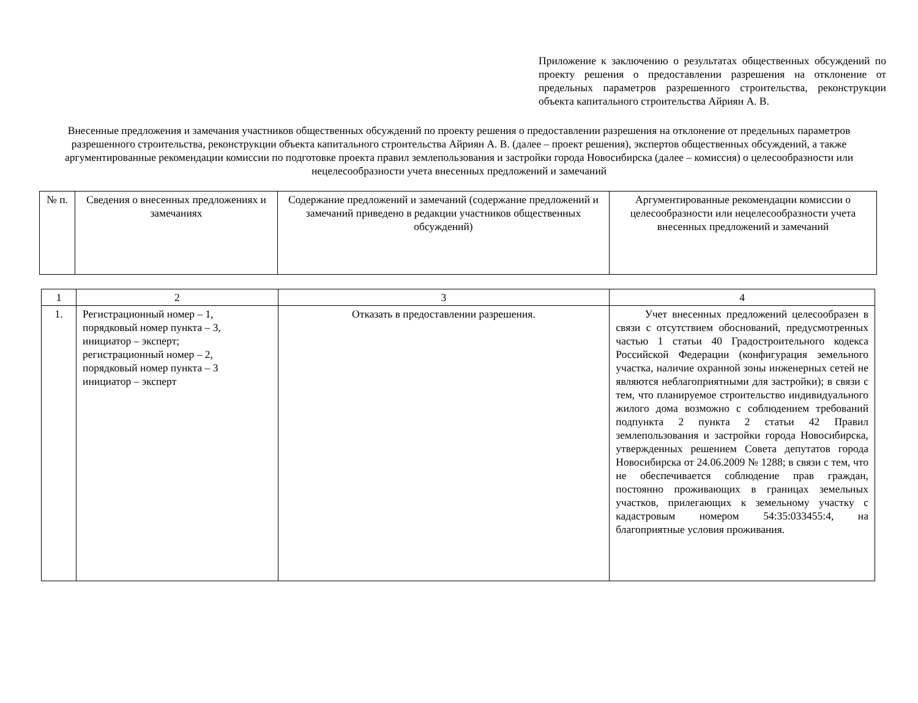Приложение к заключению о результатах общественных обсуждений по проекту решения о предоставлении разрешения на отклонение от предельных параметров разрешенного строительства, реконструкции объекта капитального строительства Айриян А. В.
Внесенные предложения и замечания участников общественных обсуждений по проекту решения о предоставлении разрешения на отклонение от предельных параметров разрешенного строительства, реконструкции объекта капитального строительства Айриян А. В. (далее – проект решения), экспертов общественных обсуждений, а также аргументированные рекомендации комиссии по подготовке проекта правил землепользования и застройки города Новосибирска (далее – комиссия) о целесообразности или нецелесообразности учета внесенных предложений и замечаний
| № п. | Сведения о внесенных предложениях и замечаниях | Содержание предложений и замечаний (содержание предложений и замечаний приведено в редакции участников общественных обсуждений) | Аргументированные рекомендации комиссии о целесообразности или нецелесообразности учета внесенных предложений и замечаний |
| 1 | 2 | 3 | 4 |
| 1. | Регистрационный номер – 1, порядковый номер пункта – 3, инициатор – эксперт; регистрационный номер – 2, порядковый номер пункта – 3 инициатор – эксперт | Отказать в предоставлении разрешения. | Учет внесенных предложений целесообразен в связи с отсутствием обоснований, предусмотренных частью 1 статьи 40 Градостроительного кодекса Российской Федерации (конфигурация земельного участка, наличие охранной зоны инженерных сетей не являются неблагоприятными для застройки); в связи с тем, что планируемое строительство индивидуального жилого дома возможно с соблюдением требований подпункта 2 пункта 2 статьи 42 Правил землепользования и застройки города Новосибирска, утвержденных решением Совета депутатов города Новосибирска от 24.06.2009 № 1288; в связи с тем, что не обеспечивается соблюдение прав граждан, постоянно проживающих в границах земельных участков, прилегающих к земельному участку с кадастровым номером 54:35:033455:4, на благоприятные условия проживания. |